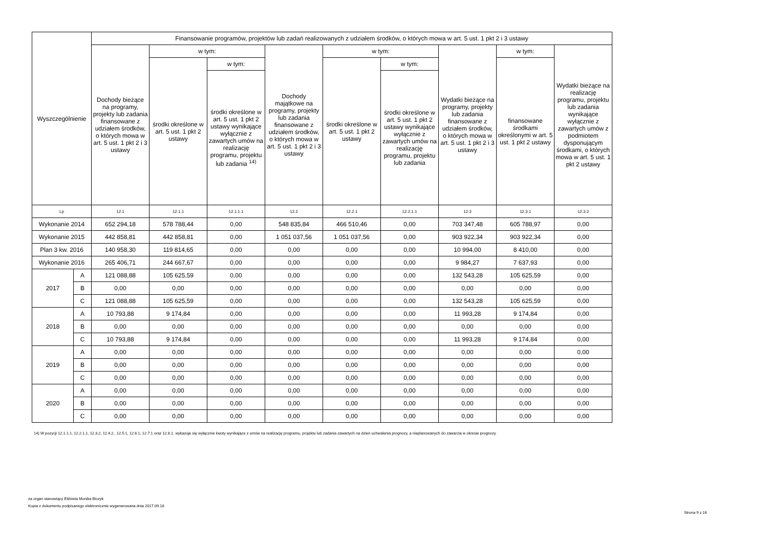| Wyszczególnienie | | Finansowanie programów, projektów lub zadań realizowanych z udziałem środków, o których mowa w art. 5 ust. 1 pkt 2 i 3 ustawy | | | | | | | | |
| --- | --- | --- | --- | --- | --- | --- | --- | --- | --- | --- |
| | | Dochody bieżące na programy, projekty lub zadania finansowane z udziałem środków, o których mowa w art. 5 ust. 1 pkt 2 i 3 ustawy | w tym: | | Dochody majątkowe na programy, projekty lub zadania finansowane z udziałem środków, o których mowa w art. 5 ust. 1 pkt 2 i 3 ustawy | w tym: | | Wydatki bieżące na programy, projekty lub zadania finansowane z udziałem środków, o których mowa w art. 5 ust. 1 pkt 2 i 3 ustawy | w tym: | Wydatki bieżące na realizację programu, projektu lub zadania wynikające wyłącznie z zawartych umów z podmiotem dysponującym środkami, o których mowa w art. 5 ust. 1 pkt 2 ustawy |
| | | | środki określone w art. 5 ust. 1 pkt 2 ustawy | w tym: | | środki określone w art. 5 ust. 1 pkt 2 ustawy | w tym: | | finansowane środkami określonymi w art. 5 ust. 1 pkt 2 ustawy | |
| | | | | środki określone w art. 5 ust. 1 pkt 2 ustawy wynikające wyłącznie z zawartych umów na realizację programu, projektu lub zadania <sup>14)</sup> | | | środki określone w art. 5 ust. 1 pkt 2 ustawy wynikające wyłącznie z zawartych umów na realizację programu, projektu lub zadania | | | |
| Lp | | 12.1 | 12.1.1 | 12.1.1.1 | 12.2 | 12.2.1 | 12.2.1.1 | 12.3 | 12.3.1 | 12.3.2 |
| Wykonanie 2014 | | 652 294,18 | 578 788,44 | 0,00 | 548 835,84 | 466 510,46 | 0,00 | 703 347,48 | 605 788,97 | 0,00 |
| Wykonanie 2015 | | 442 858,81 | 442 858,81 | 0,00 | 1 051 037,56 | 1 051 037,56 | 0,00 | 903 922,34 | 903 922,34 | 0,00 |
| Plan 3 kw. 2016 | | 140 958,30 | 119 814,65 | 0,00 | 0,00 | 0,00 | 0,00 | 10 994,00 | 8 410,00 | 0,00 |
| Wykonanie 2016 | | 265 406,71 | 244 667,67 | 0,00 | 0,00 | 0,00 | 0,00 | 9 984,27 | 7 637,93 | 0,00 |
| 2017 | A | 121 088,88 | 105 625,59 | 0,00 | 0,00 | 0,00 | 0,00 | 132 543,28 | 105 625,59 | 0,00 |
| | B | 0,00 | 0,00 | 0,00 | 0,00 | 0,00 | 0,00 | 0,00 | 0,00 | 0,00 |
| | C | 121 088,88 | 105 625,59 | 0,00 | 0,00 | 0,00 | 0,00 | 132 543,28 | 105 625,59 | 0,00 |
| 2018 | A | 10 793,88 | 9 174,84 | 0,00 | 0,00 | 0,00 | 0,00 | 11 993,28 | 9 174,84 | 0,00 |
| | B | 0,00 | 0,00 | 0,00 | 0,00 | 0,00 | 0,00 | 0,00 | 0,00 | 0,00 |
| | C | 10 793,88 | 9 174,84 | 0,00 | 0,00 | 0,00 | 0,00 | 11 993,28 | 9 174,84 | 0,00 |
| 2019 | A | 0,00 | 0,00 | 0,00 | 0,00 | 0,00 | 0,00 | 0,00 | 0,00 | 0,00 |
| | B | 0,00 | 0,00 | 0,00 | 0,00 | 0,00 | 0,00 | 0,00 | 0,00 | 0,00 |
| | C | 0,00 | 0,00 | 0,00 | 0,00 | 0,00 | 0,00 | 0,00 | 0,00 | 0,00 |
| 2020 | A | 0,00 | 0,00 | 0,00 | 0,00 | 0,00 | 0,00 | 0,00 | 0,00 | 0,00 |
| | B | 0,00 | 0,00 | 0,00 | 0,00 | 0,00 | 0,00 | 0,00 | 0,00 | 0,00 |
| | C | 0,00 | 0,00 | 0,00 | 0,00 | 0,00 | 0,00 | 0,00 | 0,00 | 0,00 |
14) W pozycji 12.1.1.1, 12.2.1.1, 12.3.2, 12.4.2., 12.5.1, 12.6.1, 12.7.1 oraz 12.8.1. wykazuje się wyłącznie kwoty wynikające z umów na realizację programu, projektu lub zadania zawartych na dzień uchwalenia prognozy, a nieplanowanych do zawarcia w okresie prognozy.
za organ stanowiący Elżbieta Monika Biczyk
Kopia z dokumentu podpisanego elektronicznie wygenerowana dnia 2017.09.18
Strona 9 z 16